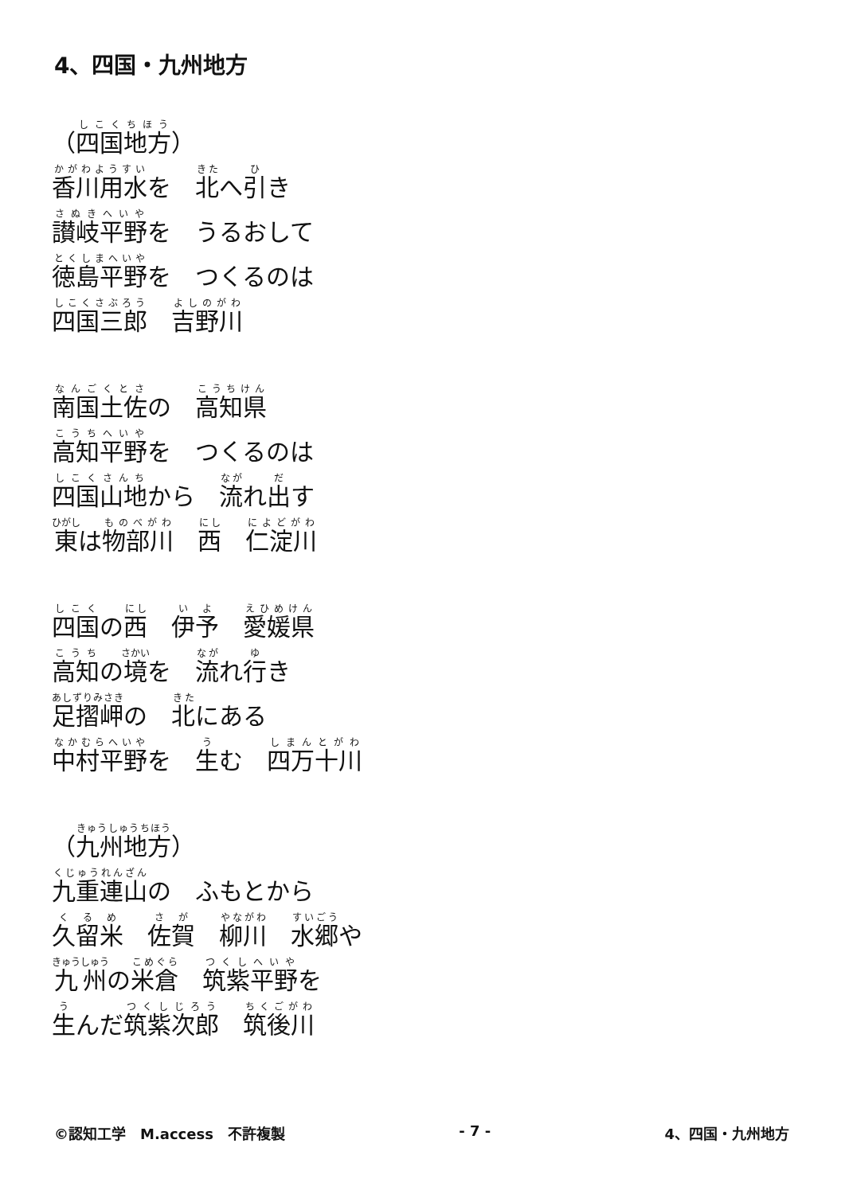4、四国・九州地方
（四国地方）
香川用水を　北へ引き
讃岐平野を　うるおして
徳島平野を　つくるのは
四国三郎　吉野川
南国土佐の　高知県
高知平野を　つくるのは
四国山地から　流れ出す
東は物部川　西　仁淀川
四国の西　伊予　愛媛県
高知の境を　流れ行き
足摺岬の　北にある
中村平野を　生む　四万十川
（九州地方）
九重連山の　ふもとから
久留米　佐賀　柳川　水郷や
九州の米倉　筑紫平野を
生んだ筑紫次郎　筑後川
©認知工学　M.access　不許複製 - 7 - 4、四国・九州地方